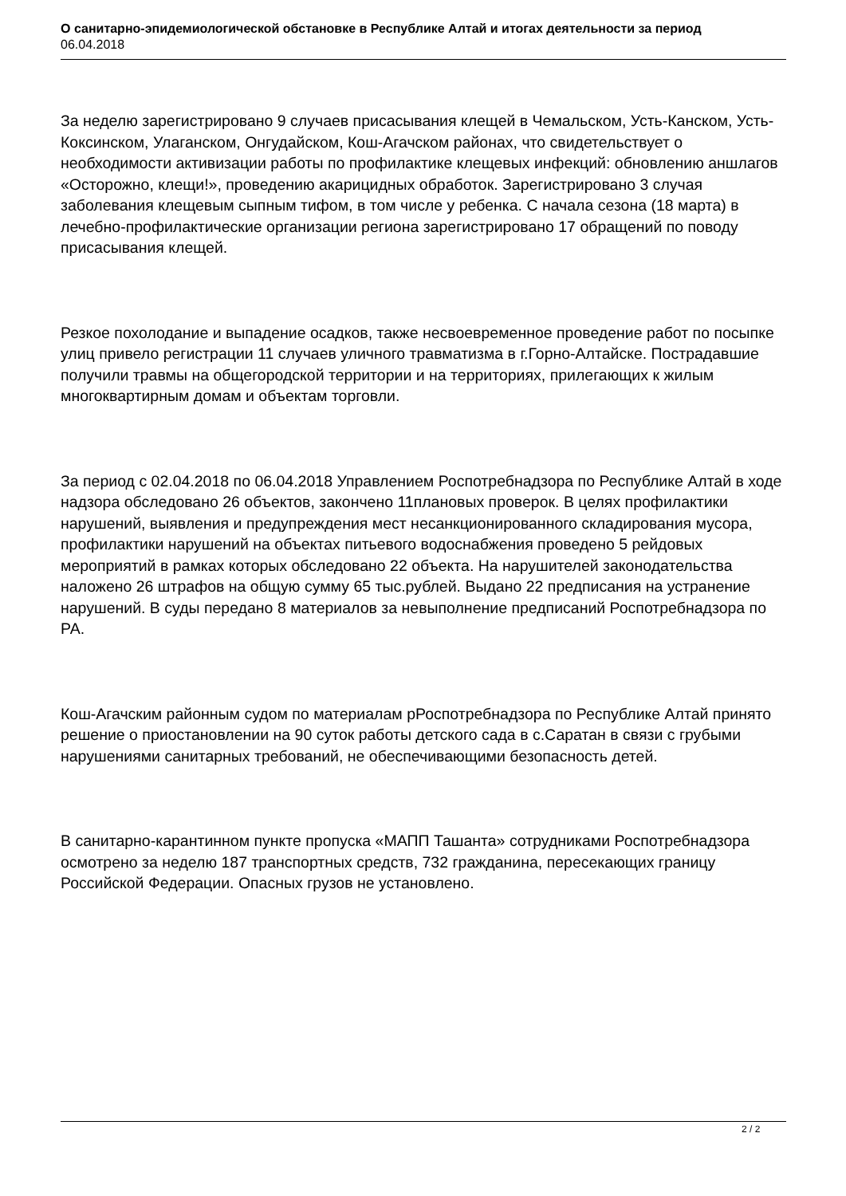О санитарно-эпидемиологической обстановке в Республике Алтай и итогах деятельности за период
06.04.2018
За неделю зарегистрировано 9 случаев присасывания клещей в Чемальском, Усть-Канском, Усть-Коксинском, Улаганском, Онгудайском, Кош-Агачском районах, что свидетельствует о необходимости активизации работы по профилактике клещевых инфекций: обновлению аншлагов «Осторожно, клещи!», проведению акарицидных обработок. Зарегистрировано 3 случая заболевания клещевым сыпным тифом, в том числе у ребенка. С начала сезона (18 марта) в лечебно-профилактические организации региона зарегистрировано 17 обращений по поводу присасывания клещей.
Резкое похолодание и выпадение осадков, также несвоевременное проведение работ по посыпке улиц привело регистрации 11 случаев уличного травматизма в г.Горно-Алтайске. Пострадавшие получили травмы на общегородской территории и на территориях, прилегающих к жилым многоквартирным домам и объектам торговли.
За период с 02.04.2018 по 06.04.2018 Управлением Роспотребнадзора по Республике Алтай в ходе надзора обследовано 26 объектов, закончено 11плановых проверок. В целях профилактики нарушений, выявления и предупреждения мест несанкционированного складирования мусора, профилактики нарушений на объектах питьевого водоснабжения проведено 5 рейдовых мероприятий в рамках которых обследовано 22 объекта. На нарушителей законодательства наложено 26 штрафов на общую сумму 65 тыс.рублей. Выдано 22 предписания на устранение нарушений. В суды передано 8 материалов за невыполнение предписаний Роспотребнадзора по РА.
Кош-Агачским районным судом по материалам рРоспотребнадзора по Республике Алтай принято решение о приостановлении на 90 суток работы детского сада в с.Саратан в связи с грубыми нарушениями санитарных требований, не обеспечивающими безопасность детей.
В санитарно-карантинном пункте пропуска «МАПП Ташанта» сотрудниками Роспотребнадзора осмотрено за неделю 187 транспортных средств, 732 гражданина, пересекающих границу Российской Федерации. Опасных грузов не установлено.
2 / 2